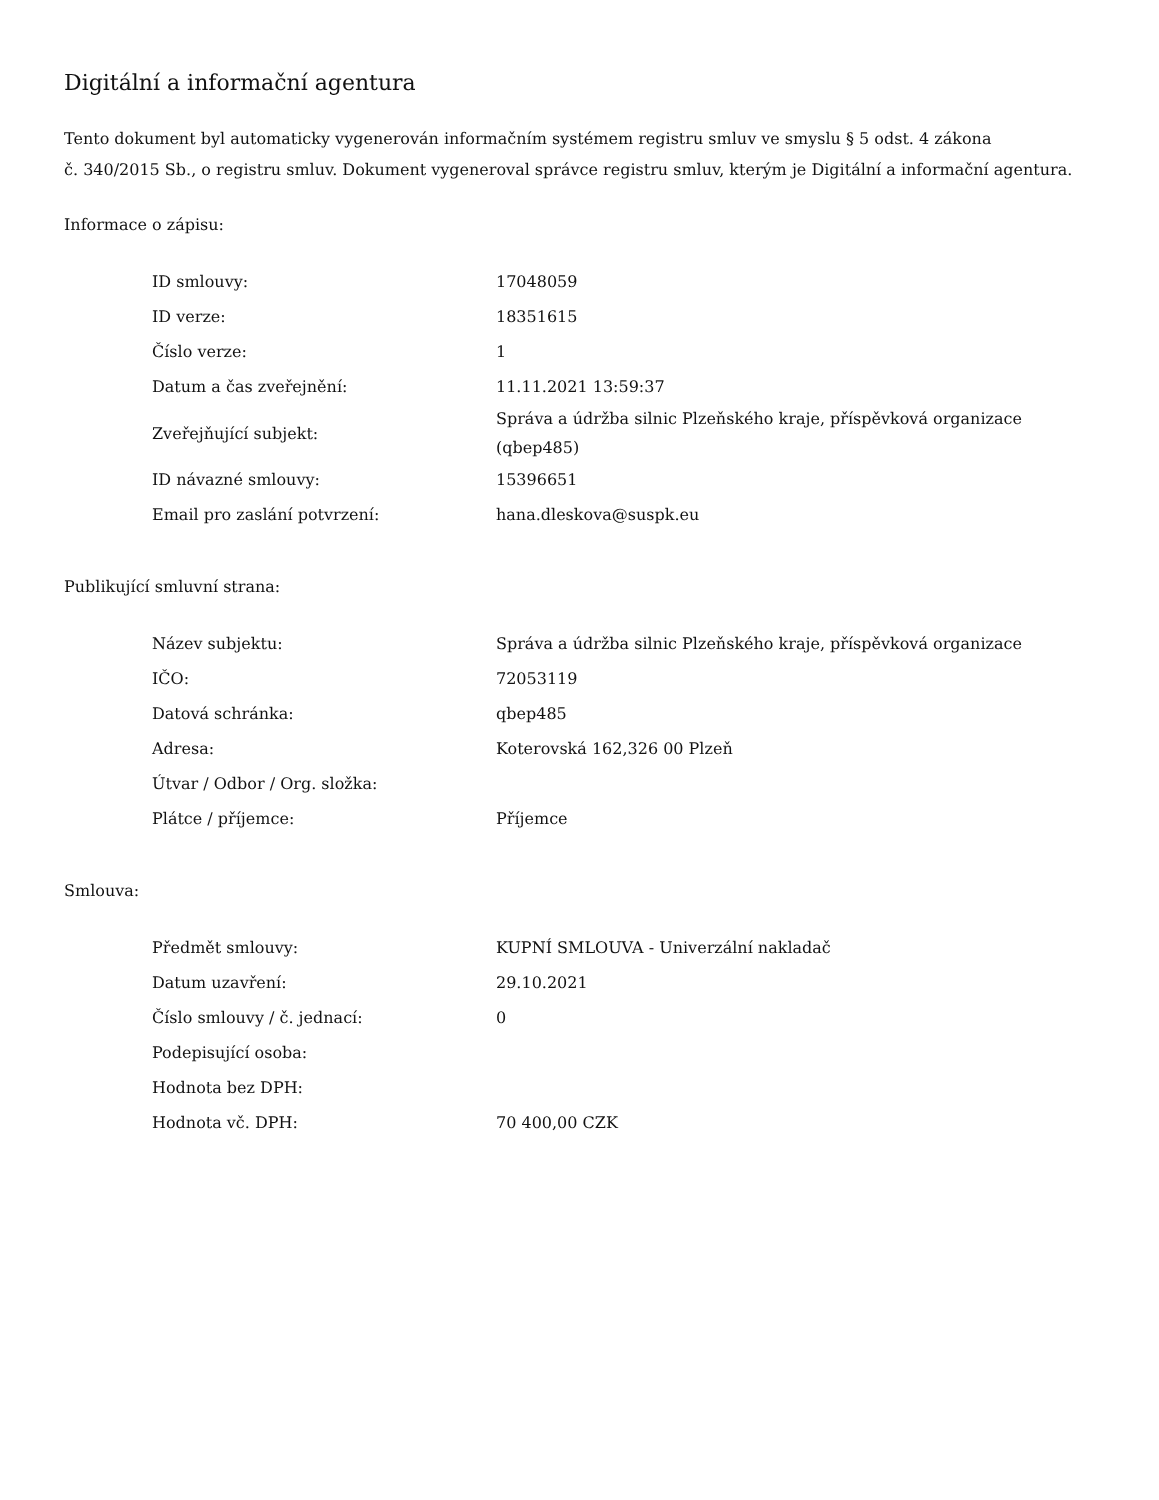Digitální a informační agentura
Tento dokument byl automaticky vygenerován informačním systémem registru smluv ve smyslu § 5 odst. 4 zákona
č. 340/2015 Sb., o registru smluv. Dokument vygeneroval správce registru smluv, kterým je Digitální a informační agentura.
Informace o zápisu:
| ID smlouvy: | 17048059 |
| ID verze: | 18351615 |
| Číslo verze: | 1 |
| Datum a čas zveřejnění: | 11.11.2021 13:59:37 |
| Zveřejňující subjekt: | Správa a údržba silnic Plzeňského kraje, příspěvková organizace (qbep485) |
| ID návazné smlouvy: | 15396651 |
| Email pro zaslání potvrzení: | hana.dleskova@suspk.eu |
Publikující smluvní strana:
| Název subjektu: | Správa a údržba silnic Plzeňského kraje, příspěvková organizace |
| IČO: | 72053119 |
| Datová schránka: | qbep485 |
| Adresa: | Koterovská 162,326 00 Plzeň |
| Útvar / Odbor / Org. složka: | |
| Plátce / příjemce: | Příjemce |
Smlouva:
| Předmět smlouvy: | KUPNÍ SMLOUVA - Univerzální nakladač |
| Datum uzavření: | 29.10.2021 |
| Číslo smlouvy / č. jednací: | 0 |
| Podepisující osoba: | |
| Hodnota bez DPH: | |
| Hodnota vč. DPH: | 70 400,00 CZK |